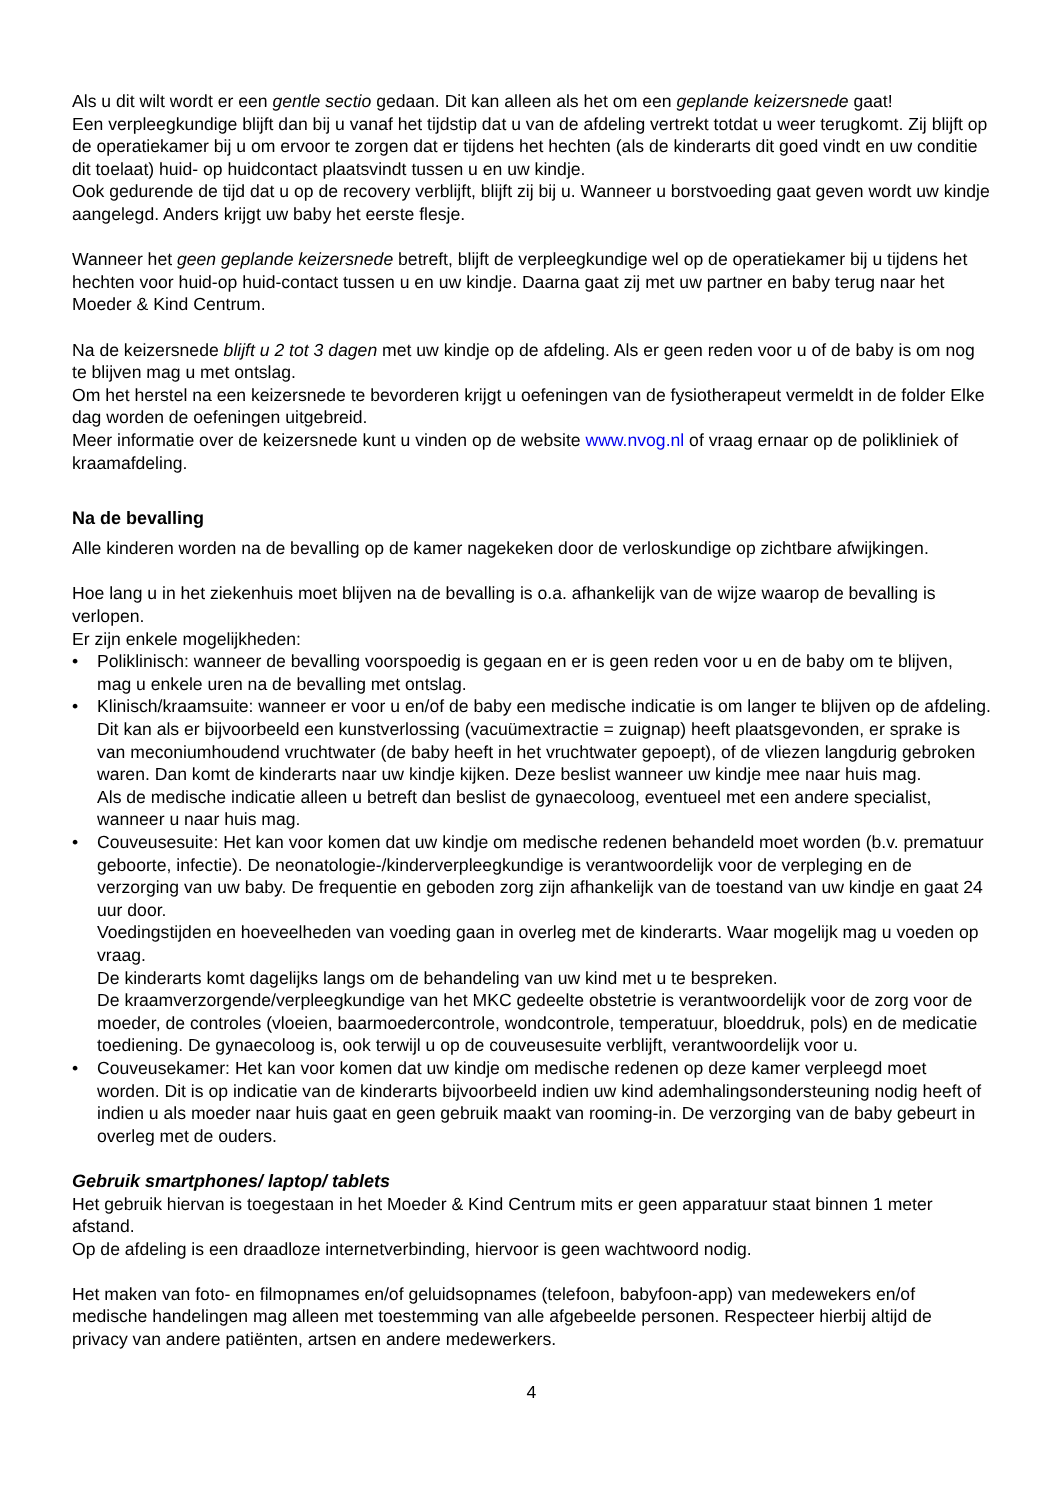Als u dit wilt wordt er een gentle sectio gedaan. Dit kan alleen als het om een geplande keizersnede gaat!
Een verpleegkundige blijft dan bij u vanaf het tijdstip dat u van de afdeling vertrekt totdat u weer terugkomt. Zij blijft op de operatiekamer bij u om ervoor te zorgen dat er tijdens het hechten (als de kinderarts dit goed vindt en uw conditie dit toelaat) huid- op huidcontact plaatsvindt tussen u en uw kindje.
Ook gedurende de tijd dat u op de recovery verblijft, blijft zij bij u. Wanneer u borstvoeding gaat geven wordt uw kindje aangelegd. Anders krijgt uw baby het eerste flesje.
Wanneer het geen geplande keizersnede betreft, blijft de verpleegkundige wel op de operatiekamer bij u tijdens het hechten voor huid-op huid-contact tussen u en uw kindje. Daarna gaat zij met uw partner en baby terug naar het Moeder & Kind Centrum.
Na de keizersnede blijft u 2 tot 3 dagen met uw kindje op de afdeling. Als er geen reden voor u of de baby is om nog te blijven mag u met ontslag.
Om het herstel na een keizersnede te bevorderen krijgt u oefeningen van de fysiotherapeut vermeldt in de folder Elke dag worden de oefeningen uitgebreid.
Meer informatie over de keizersnede kunt u vinden op de website www.nvog.nl of vraag ernaar op de polikliniek of kraamafdeling.
Na de bevalling
Alle kinderen worden na de bevalling op de kamer nagekeken door de verloskundige op zichtbare afwijkingen.
Hoe lang u in het ziekenhuis moet blijven na de bevalling is o.a. afhankelijk van de wijze waarop de bevalling is verlopen.
Er zijn enkele mogelijkheden:
• Poliklinisch: wanneer de bevalling voorspoedig is gegaan en er is geen reden voor u en de baby om te blijven, mag u enkele uren na de bevalling met ontslag.
• Klinisch/kraamsuite: wanneer er voor u en/of de baby een medische indicatie is om langer te blijven op de afdeling. Dit kan als er bijvoorbeeld een kunstverlossing (vacuümextractie = zuignap) heeft plaatsgevonden, er sprake is van meconiumhoudend vruchtwater (de baby heeft in het vruchtwater gepoept), of de vliezen langdurig gebroken waren. Dan komt de kinderarts naar uw kindje kijken. Deze beslist wanneer uw kindje mee naar huis mag.
Als de medische indicatie alleen u betreft dan beslist de gynaecoloog, eventueel met een andere specialist, wanneer u naar huis mag.
• Couveusesuite: Het kan voor komen dat uw kindje om medische redenen behandeld moet worden (b.v. prematuur geboorte, infectie). De neonatologie-/kinderverpleegkundige is verantwoordelijk voor de verpleging en de verzorging van uw baby. De frequentie en geboden zorg zijn afhankelijk van de toestand van uw kindje en gaat 24 uur door.
Voedingstijden en hoeveelheden van voeding gaan in overleg met de kinderarts. Waar mogelijk mag u voeden op vraag.
De kinderarts komt dagelijks langs om de behandeling van uw kind met u te bespreken.
De kraamverzorgende/verpleegkundige van het MKC gedeelte obstetrie is verantwoordelijk voor de zorg voor de moeder, de controles (vloeien, baarmoedercontrole, wondcontrole, temperatuur, bloeddruk, pols) en de medicatie toediening. De gynaecoloog is, ook terwijl u op de couveusesuite verblijft, verantwoordelijk voor u.
• Couveusekamer: Het kan voor komen dat uw kindje om medische redenen op deze kamer verpleegd moet worden. Dit is op indicatie van de kinderarts bijvoorbeeld indien uw kind ademhalingsondersteuning nodig heeft of indien u als moeder naar huis gaat en geen gebruik maakt van rooming-in. De verzorging van de baby gebeurt in overleg met de ouders.
Gebruik smartphones/ laptop/ tablets
Het gebruik hiervan is toegestaan in het Moeder & Kind Centrum mits er geen apparatuur staat binnen 1 meter afstand.
Op de afdeling is een draadloze internetverbinding, hiervoor is geen wachtwoord nodig.
Het maken van foto- en filmopnames en/of geluidsopnames (telefoon, babyfoon-app) van medewekers en/of medische handelingen mag alleen met toestemming van alle afgebeelde personen. Respecteer hierbij altijd de privacy van andere patiënten, artsen en andere medewerkers.
4